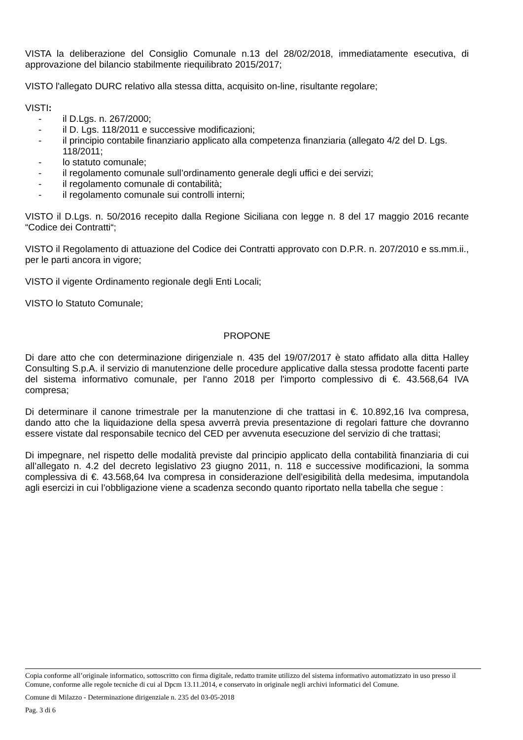VISTA la deliberazione del Consiglio Comunale n.13 del 28/02/2018, immediatamente esecutiva, di approvazione del bilancio stabilmente riequilibrato 2015/2017;
VISTO l'allegato DURC relativo alla stessa ditta, acquisito on-line, risultante regolare;
VISTI:
- il D.Lgs. n. 267/2000;
- il D. Lgs. 118/2011 e successive modificazioni;
- il principio contabile finanziario applicato alla competenza finanziaria (allegato 4/2 del D. Lgs. 118/2011;
- lo statuto comunale;
- il regolamento comunale sull’ordinamento generale degli uffici e dei servizi;
- il regolamento comunale di contabilità;
- il regolamento comunale sui controlli interni;
VISTO il D.Lgs. n. 50/2016 recepito dalla Regione Siciliana con legge n. 8 del 17 maggio 2016 recante “Codice dei Contratti“;
VISTO il Regolamento di attuazione del Codice dei Contratti approvato con D.P.R. n. 207/2010 e ss.mm.ii., per le parti ancora in vigore;
VISTO il vigente Ordinamento regionale degli Enti Locali;
VISTO lo Statuto Comunale;
PROPONE
Di dare atto che con determinazione dirigenziale n. 435 del 19/07/2017 è stato affidato alla ditta Halley Consulting S.p.A. il servizio di manutenzione delle procedure applicative dalla stessa prodotte facenti parte del sistema informativo comunale, per l'anno 2018 per l'importo complessivo di €. 43.568,64 IVA compresa;
Di determinare il canone trimestrale per la manutenzione di che trattasi in €. 10.892,16 Iva compresa, dando atto che la liquidazione della spesa avverrà previa presentazione di regolari fatture che dovranno essere vistate dal responsabile tecnico del CED per avvenuta esecuzione del servizio di che trattasi;
Di impegnare, nel rispetto delle modalità previste dal principio applicato della contabilità finanziaria di cui all’allegato n. 4.2 del decreto legislativo 23 giugno 2011, n. 118 e successive modificazioni, la somma complessiva di €. 43.568,64 Iva compresa in considerazione dell’esigibilità della medesima, imputandola agli esercizi in cui l’obbligazione viene a scadenza secondo quanto riportato nella tabella che segue :
Copia conforme all’originale informatico, sottoscritto con firma digitale, redatto tramite utilizzo del sistema informativo automatizzato in uso presso il Comune, conforme alle regole tecniche di cui al Dpcm 13.11.2014, e conservato in originale negli archivi informatici del Comune.
Comune di Milazzo - Determinazione dirigenziale n. 235 del 03-05-2018
Pag. 3 di 6